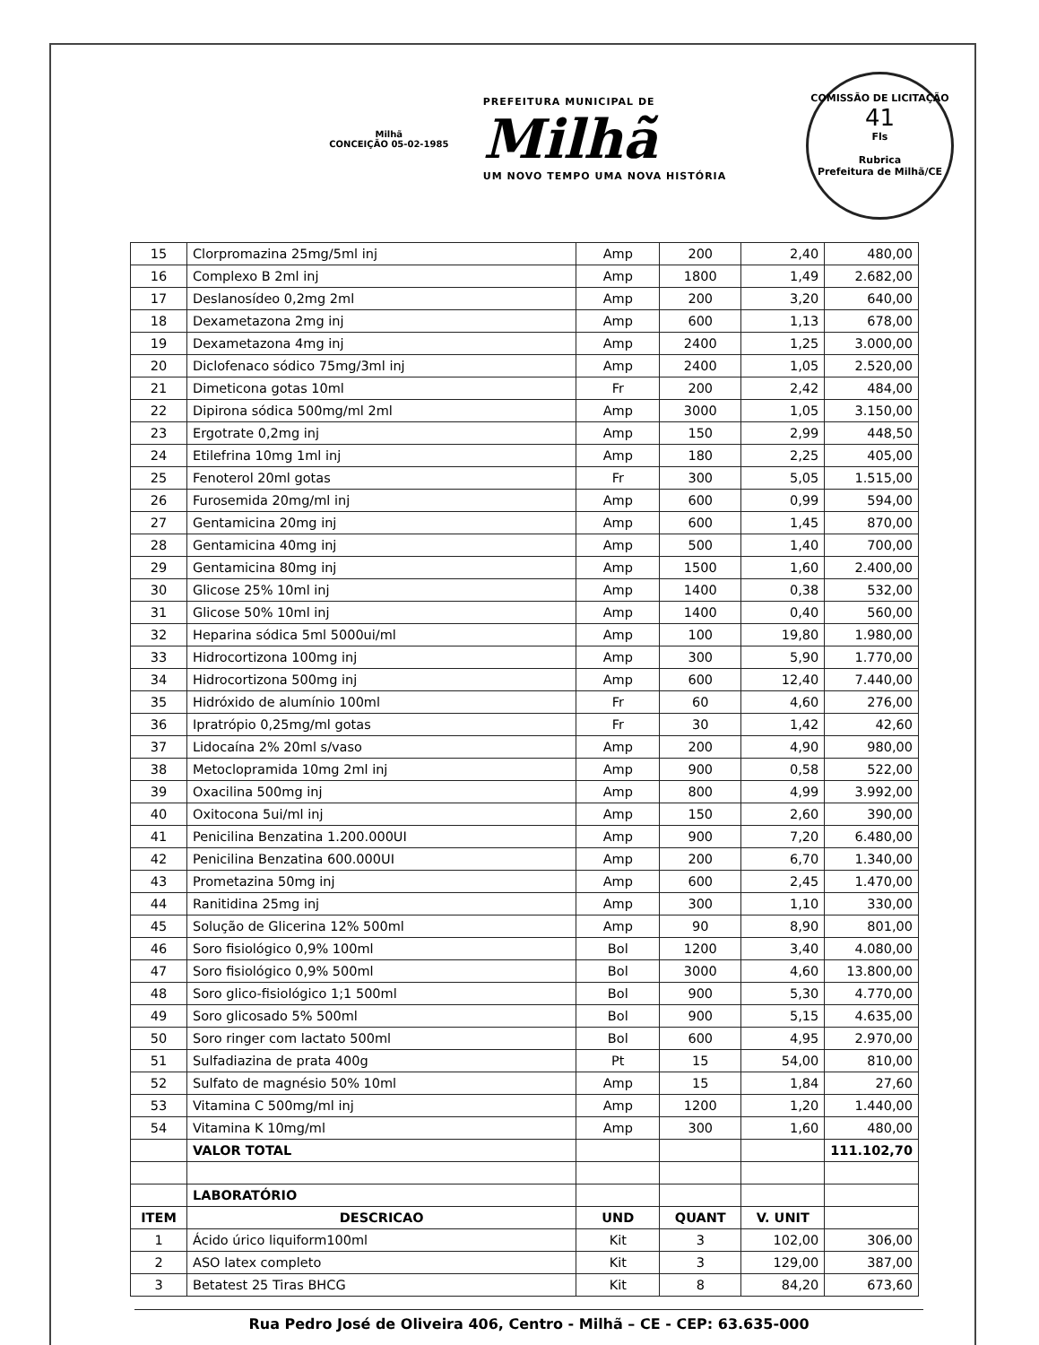Milhã
CONCEIÇÃO 05-02-1985
PREFEITURA MUNICIPAL DE
Milhã
UM NOVO TEMPO UMA NOVA HISTÓRIA
COMISSÃO DE LICITAÇÃO
41
Fls
Rubrica
Prefeitura de Milhã/CE
| 15 | Clorpromazina 25mg/5ml inj | Amp | 200 | 2,40 | 480,00 |
| 16 | Complexo B 2ml inj | Amp | 1800 | 1,49 | 2.682,00 |
| 17 | Deslanosídeo 0,2mg 2ml | Amp | 200 | 3,20 | 640,00 |
| 18 | Dexametazona 2mg inj | Amp | 600 | 1,13 | 678,00 |
| 19 | Dexametazona 4mg inj | Amp | 2400 | 1,25 | 3.000,00 |
| 20 | Diclofenaco sódico 75mg/3ml inj | Amp | 2400 | 1,05 | 2.520,00 |
| 21 | Dimeticona gotas 10ml | Fr | 200 | 2,42 | 484,00 |
| 22 | Dipirona sódica 500mg/ml 2ml | Amp | 3000 | 1,05 | 3.150,00 |
| 23 | Ergotrate 0,2mg inj | Amp | 150 | 2,99 | 448,50 |
| 24 | Etilefrina 10mg 1ml inj | Amp | 180 | 2,25 | 405,00 |
| 25 | Fenoterol 20ml gotas | Fr | 300 | 5,05 | 1.515,00 |
| 26 | Furosemida 20mg/ml inj | Amp | 600 | 0,99 | 594,00 |
| 27 | Gentamicina 20mg inj | Amp | 600 | 1,45 | 870,00 |
| 28 | Gentamicina 40mg inj | Amp | 500 | 1,40 | 700,00 |
| 29 | Gentamicina 80mg inj | Amp | 1500 | 1,60 | 2.400,00 |
| 30 | Glicose 25% 10ml inj | Amp | 1400 | 0,38 | 532,00 |
| 31 | Glicose 50% 10ml inj | Amp | 1400 | 0,40 | 560,00 |
| 32 | Heparina sódica 5ml 5000ui/ml | Amp | 100 | 19,80 | 1.980,00 |
| 33 | Hidrocortizona 100mg inj | Amp | 300 | 5,90 | 1.770,00 |
| 34 | Hidrocortizona 500mg inj | Amp | 600 | 12,40 | 7.440,00 |
| 35 | Hidróxido de alumínio 100ml | Fr | 60 | 4,60 | 276,00 |
| 36 | Ipratrópio 0,25mg/ml gotas | Fr | 30 | 1,42 | 42,60 |
| 37 | Lidocaína 2% 20ml s/vaso | Amp | 200 | 4,90 | 980,00 |
| 38 | Metoclopramida 10mg 2ml inj | Amp | 900 | 0,58 | 522,00 |
| 39 | Oxacilina 500mg inj | Amp | 800 | 4,99 | 3.992,00 |
| 40 | Oxitocona 5ui/ml inj | Amp | 150 | 2,60 | 390,00 |
| 41 | Penicilina Benzatina 1.200.000UI | Amp | 900 | 7,20 | 6.480,00 |
| 42 | Penicilina Benzatina 600.000UI | Amp | 200 | 6,70 | 1.340,00 |
| 43 | Prometazina 50mg inj | Amp | 600 | 2,45 | 1.470,00 |
| 44 | Ranitidina 25mg inj | Amp | 300 | 1,10 | 330,00 |
| 45 | Solução de Glicerina 12% 500ml | Amp | 90 | 8,90 | 801,00 |
| 46 | Soro fisiológico 0,9% 100ml | Bol | 1200 | 3,40 | 4.080,00 |
| 47 | Soro fisiológico 0,9% 500ml | Bol | 3000 | 4,60 | 13.800,00 |
| 48 | Soro glico-fisiológico 1;1 500ml | Bol | 900 | 5,30 | 4.770,00 |
| 49 | Soro glicosado 5% 500ml | Bol | 900 | 5,15 | 4.635,00 |
| 50 | Soro ringer com lactato 500ml | Bol | 600 | 4,95 | 2.970,00 |
| 51 | Sulfadiazina de prata 400g | Pt | 15 | 54,00 | 810,00 |
| 52 | Sulfato de magnésio 50% 10ml | Amp | 15 | 1,84 | 27,60 |
| 53 | Vitamina C 500mg/ml inj | Amp | 1200 | 1,20 | 1.440,00 |
| 54 | Vitamina K 10mg/ml | Amp | 300 | 1,60 | 480,00 |
| | VALOR TOTAL | | | | 111.102,70 |
| | LABORATÓRIO | | | | |
| ITEM | DESCRICAO | UND | QUANT | V. UNIT | |
| 1 | Ácido úrico liquiform100ml | Kit | 3 | 102,00 | 306,00 |
| 2 | ASO latex completo | Kit | 3 | 129,00 | 387,00 |
| 3 | Betatest 25 Tiras BHCG | Kit | 8 | 84,20 | 673,60 |
Rua Pedro José de Oliveira 406, Centro - Milhã – CE - CEP: 63.635-000